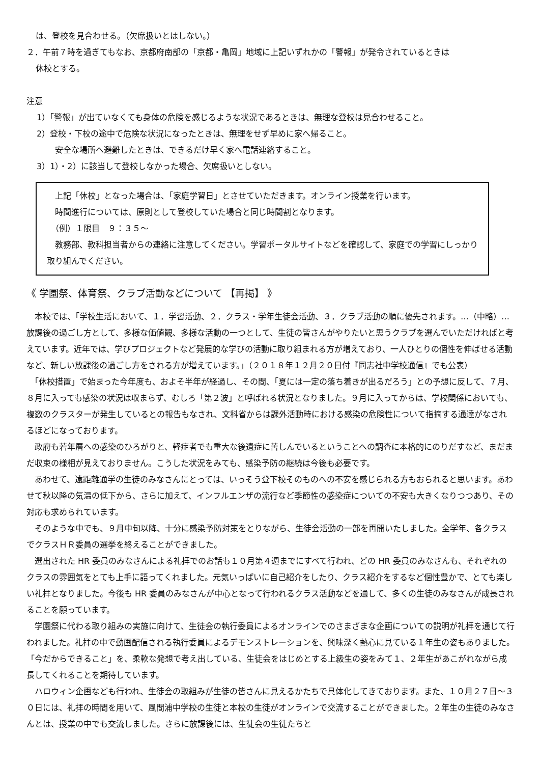は、登校を見合わせる。（欠席扱いとはしない。）
２．午前７時を過ぎてもなお、京都府南部の「京都・亀岡」地域に上記いずれかの「警報」が発令されているときは
休校とする。
注意
1）「警報」が出ていなくても身体の危険を感じるような状況であるときは、無理な登校は見合わせること。
2）登校・下校の途中で危険な状況になったときは、無理をせず早めに家へ帰ること。
安全な場所へ避難したときは、できるだけ早く家へ電話連絡すること。
3）1）・2）に該当して登校しなかった場合、欠席扱いとしない。
　上記「休校」となった場合は、「家庭学習日」とさせていただきます。オンライン授業を行います。
　時間進行については、原則として登校していた場合と同じ時間割となります。
　（例）１限目　９：３５～
　教務部、教科担当者からの連絡に注意してください。学習ポータルサイトなどを確認して、家庭での学習にしっかり取り組んでください。
《 学園祭、体育祭、クラブ活動などについて 【再掲】 》
　本校では、「学校生活において、１．学習活動、２．クラス・学年生徒会活動、３．クラブ活動の順に優先されます。…（中略）…放課後の過ごし方として、多様な価値観、多様な活動の一つとして、生徒の皆さんがやりたいと思うクラブを選んでいただければと考えています。近年では、学びプロジェクトなど発展的な学びの活動に取り組まれる方が増えており、一人ひとりの個性を伸ばせる活動など、新しい放課後の過ごし方をされる方が増えています。」（２０１８年１２月２０日付『同志社中学校通信』でも公表）
　「休校措置」で始まった今年度も、およそ半年が経過し、その間、「夏には一定の落ち着きが出るだろう」との予想に反して、７月、８月に入っても感染の状況は収まらず、むしろ「第２波」と呼ばれる状況となりました。９月に入ってからは、学校関係においても、複数のクラスターが発生しているとの報告もなされ、文科省からは課外活動時における感染の危険性について指摘する通達がなされるほどになっております。
　政府も若年層への感染のひろがりと、軽症者でも重大な後遺症に苦しんでいるということへの調査に本格的にのりだすなど、まだまだ収束の様相が見えておりません。こうした状況をみても、感染予防の継続は今後も必要です。
　あわせて、遠距離通学の生徒のみなさんにとっては、いっそう登下校そのものへの不安を感じられる方もおられると思います。あわせて秋以降の気温の低下から、さらに加えて、インフルエンザの流行など季節性の感染症についての不安も大きくなりつつあり、その対応も求められています。
　そのような中でも、９月中旬以降、十分に感染予防対策をとりながら、生徒会活動の一部を再開いたしました。全学年、各クラスでクラスＨＲ委員の選挙を終えることができました。
　選出された HR 委員のみなさんによる礼拝でのお話も１０月第４週までにすべて行われ、どの HR 委員のみなさんも、それぞれのクラスの雰囲気をとても上手に語ってくれました。元気いっぱいに自己紹介をしたり、クラス紹介をするなど個性豊かで、とても楽しい礼拝となりました。今後も HR 委員のみなさんが中心となって行われるクラス活動などを通して、多くの生徒のみなさんが成長されることを願っています。
　学園祭に代わる取り組みの実施に向けて、生徒会の執行委員によるオンラインでのさまざまな企画についての説明が礼拝を通じて行われました。礼拝の中で動画配信される執行委員によるデモンストレーションを、興味深く熱心に見ている１年生の姿もありました。「今だからできること」を、柔軟な発想で考え出している、生徒会をはじめとする上級生の姿をみて１、２年生があこがれながら成長してくれることを期待しています。
　ハロウィン企画なども行われ、生徒会の取組みが生徒の皆さんに見えるかたちで具体化してきております。また、１０月２７日～３０日には、礼拝の時間を用いて、風間浦中学校の生徒と本校の生徒がオンラインで交流することができました。２年生の生徒のみなさんとは、授業の中でも交流しました。さらに放課後には、生徒会の生徒たちと